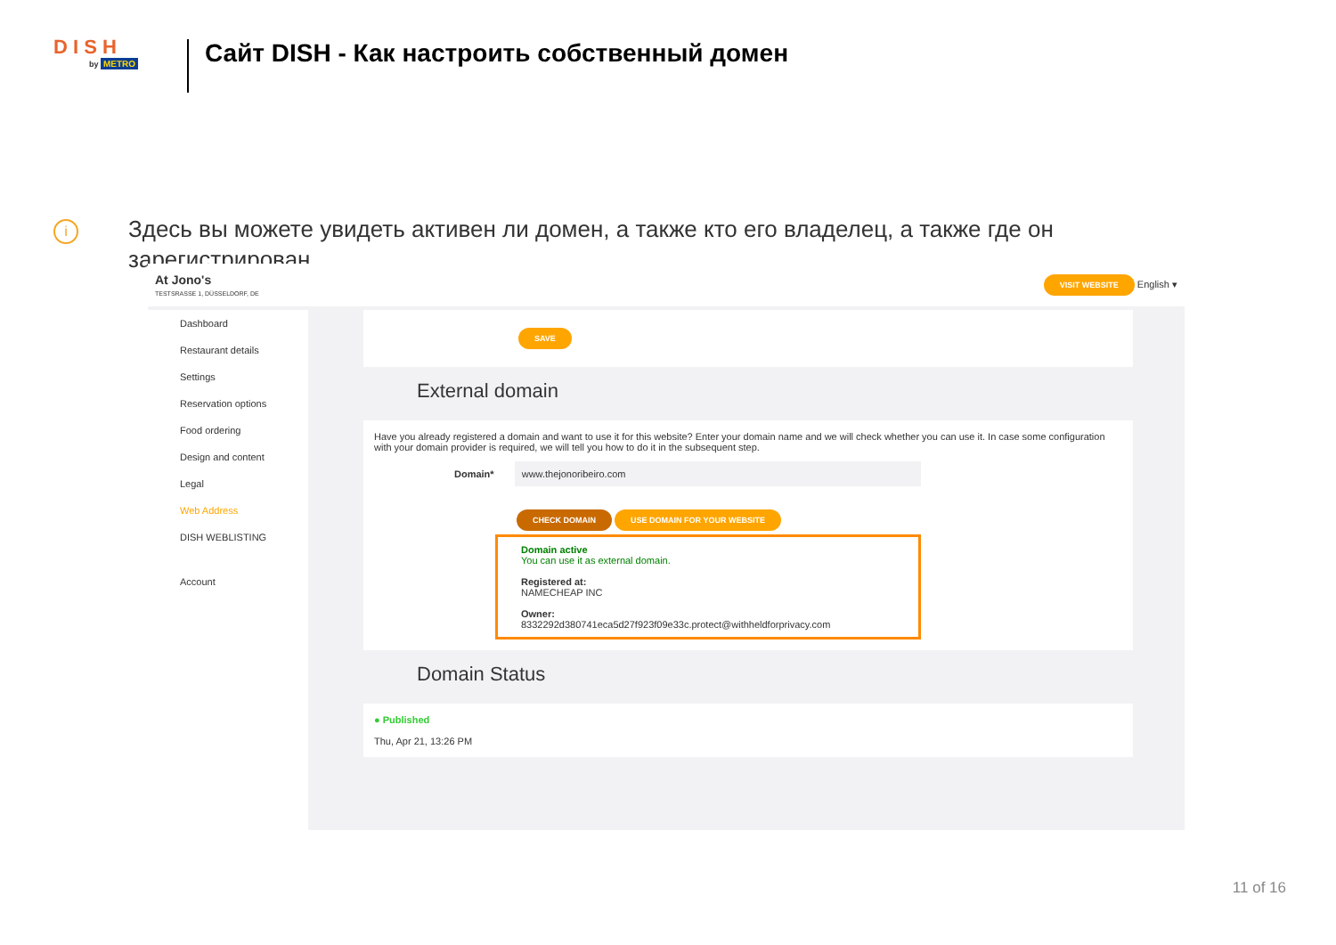D I S H
by METRO
Сайт DISH - Как настроить собственный домен
i
Здесь вы можете увидеть активен ли домен, а также кто его владелец, а также где он зарегистрирован.
At Jono's
TESTSRASSE 1, DÜSSELDORF, DE
VISIT WEBSITE English ▾
Dashboard
Restaurant details
Settings
Reservation options
Food ordering
Design and content
Legal
Web Address
DISH WEBLISTING
Account
SAVE
External domain
Have you already registered a domain and want to use it for this website? Enter your domain name and we will check whether you can use it. In case some configuration with your domain provider is required, we will tell you how to do it in the subsequent step.
Domain* www.thejonoribeiro.com
CHECK DOMAIN USE DOMAIN FOR YOUR WEBSITE
Domain active
You can use it as external domain.
Registered at:
NAMECHEAP INC
Owner:
8332292d380741eca5d27f923f09e33c.protect@withheldforprivacy.com
Domain Status
● Published
Thu, Apr 21, 13:26 PM
11 of 16